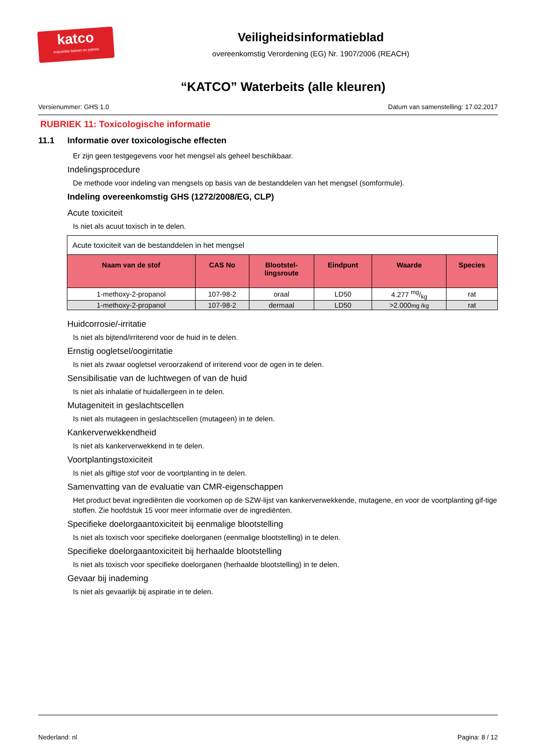katco
Industriële beitsen en patines
Veiligheidsinformatieblad
overeenkomstig Verordening (EG) Nr. 1907/2006 (REACH)
“KATCO” Waterbeits (alle kleuren)
Versienummer: GHS 1.0 Datum van samenstelling: 17.02.2017
RUBRIEK 11: Toxicologische informatie
11.1 Informatie over toxicologische effecten
Er zijn geen testgegevens voor het mengsel als geheel beschikbaar.
Indelingsprocedure
De methode voor indeling van mengsels op basis van de bestanddelen van het mengsel (somformule).
Indeling overeenkomstig GHS (1272/2008/EG, CLP)
Acute toxiciteit
Is niet als acuut toxisch in te delen.
| Acute toxiciteit van de bestanddelen in het mengsel | | | | | |
| Naam van de stof | CAS No | Blootstel- lingsroute | Eindpunt | Waarde | Species |
| 1-methoxy-2-propanol | 107-98-2 | oraal | LD50 | 4.277 mg/kg | rat |
| 1-methoxy-2-propanol | 107-98-2 | dermaal | LD50 | >2.000 mg /kg | rat |
Huidcorrosie/-irritatie
Is niet als bijtend/irriterend voor de huid in te delen.
Ernstig oogletsel/oogirritatie
Is niet als zwaar oogletsel veroorzakend of irriterend voor de ogen in te delen.
Sensibilisatie van de luchtwegen of van de huid
Is niet als inhalatie of huidallergeen in te delen.
Mutageniteit in geslachtscellen
Is niet als mutageen in geslachtscellen (mutageen) in te delen.
Kankerverwekkendheid
Is niet als kankerverwekkend in te delen.
Voortplantingstoxiciteit
Is niet als giftige stof voor de voortplanting in te delen.
Samenvatting van de evaluatie van CMR-eigenschappen
Het product bevat ingrediënten die voorkomen op de SZW-lijst van kankerverwekkende, mutagene, en voor de voortplanting gif-tige stoffen. Zie hoofdstuk 15 voor meer informatie over de ingrediënten.
Specifieke doelorgaantoxiciteit bij eenmalige blootstelling
Is niet als toxisch voor specifieke doelorganen (eenmalige blootstelling) in te delen.
Specifieke doelorgaantoxiciteit bij herhaalde blootstelling
Is niet als toxisch voor specifieke doelorganen (herhaalde blootstelling) in te delen.
Gevaar bij inademing
Is niet als gevaarlijk bij aspiratie in te delen.
Nederland: nl Pagina: 8 / 12